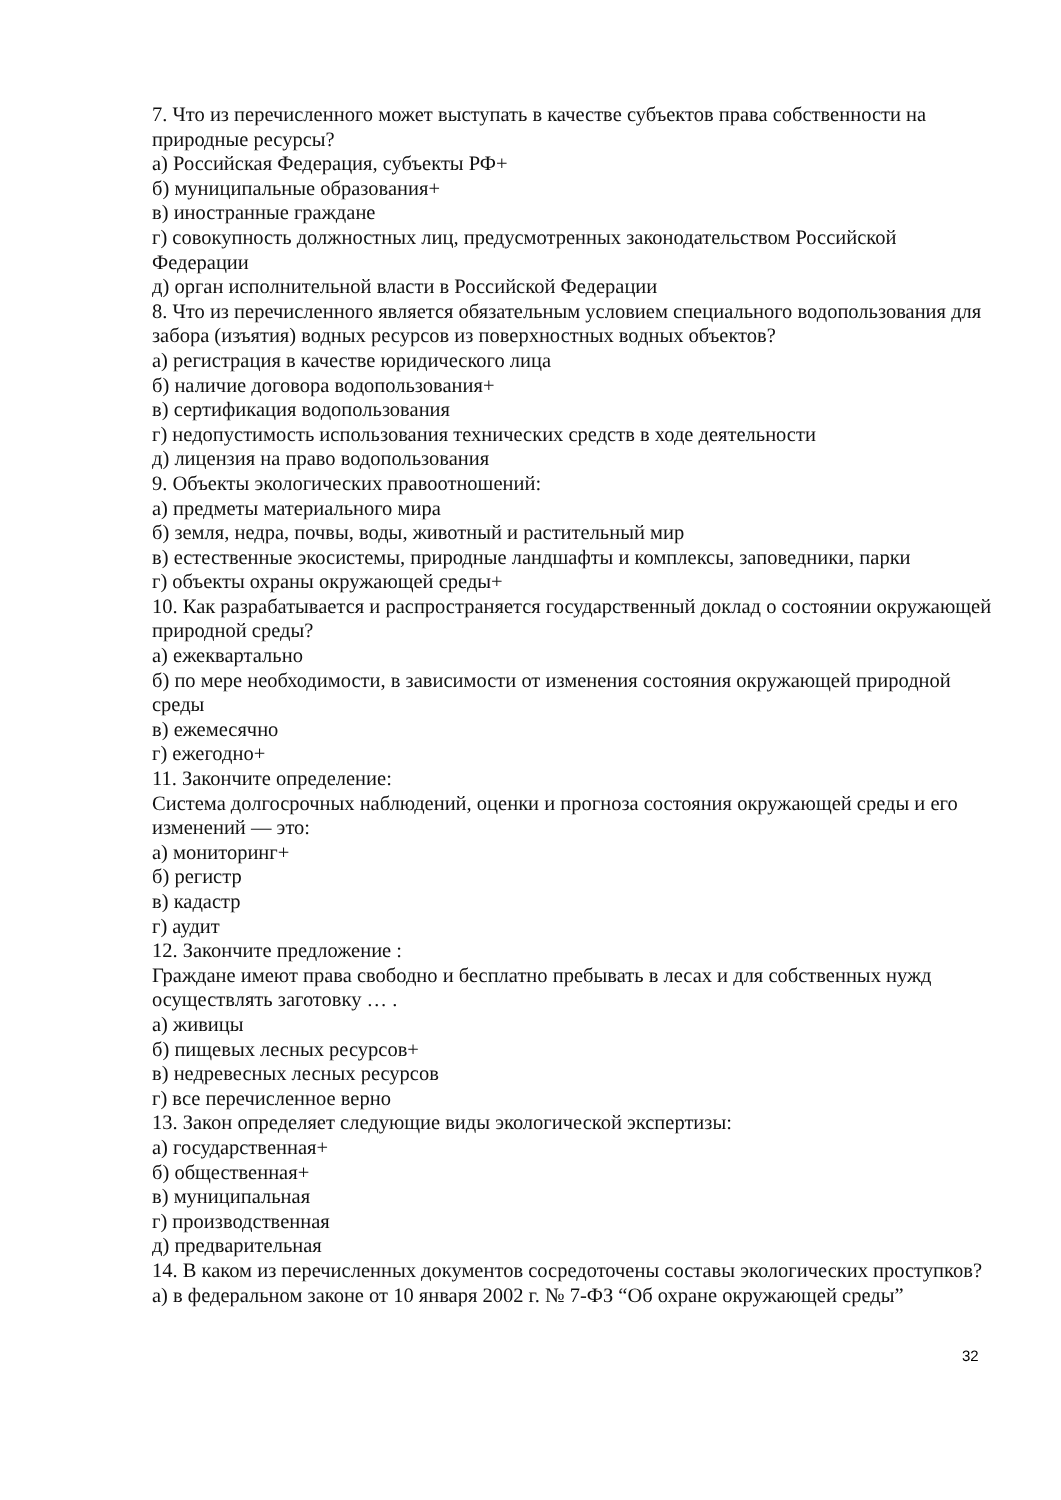7. Что из перечисленного может выступать в качестве субъектов права собственности на природные ресурсы?
а) Российская Федерация, субъекты РФ+
б) муниципальные образования+
в) иностранные граждане
г) совокупность должностных лиц, предусмотренных законодательством Российской Федерации
д) орган исполнительной власти в Российской Федерации
8. Что из перечисленного является обязательным условием специального водопользования для забора (изъятия) водных ресурсов из поверхностных водных объектов?
а) регистрация в качестве юридического лица
б) наличие договора водопользования+
в) сертификация водопользования
г) недопустимость использования технических средств в ходе деятельности
д) лицензия на право водопользования
9. Объекты экологических правоотношений:
а) предметы материального мира
б) земля, недра, почвы, воды, животный и растительный мир
в) естественные экосистемы, природные ландшафты и комплексы, заповедники, парки
г) объекты охраны окружающей среды+
10. Как разрабатывается и распространяется государственный доклад о состоянии окружающей природной среды?
а) ежеквартально
б) по мере необходимости, в зависимости от изменения состояния окружающей природной среды
в) ежемесячно
г) ежегодно+
11. Закончите определение:
Система долгосрочных наблюдений, оценки и прогноза состояния окружающей среды и его изменений — это:
а) мониторинг+
б) регистр
в) кадастр
г) аудит
12. Закончите предложение :
Граждане имеют права свободно и бесплатно пребывать в лесах и для собственных нужд осуществлять заготовку … .
а) живицы
б) пищевых лесных ресурсов+
в) недревесных лесных ресурсов
г) все перечисленное верно
13. Закон определяет следующие виды экологической экспертизы:
а) государственная+
б) общественная+
в) муниципальная
г) производственная
д) предварительная
14. В каком из перечисленных документов сосредоточены составы экологических проступков?
а) в федеральном законе от 10 января 2002 г. № 7-ФЗ “Об охране окружающей среды”
32